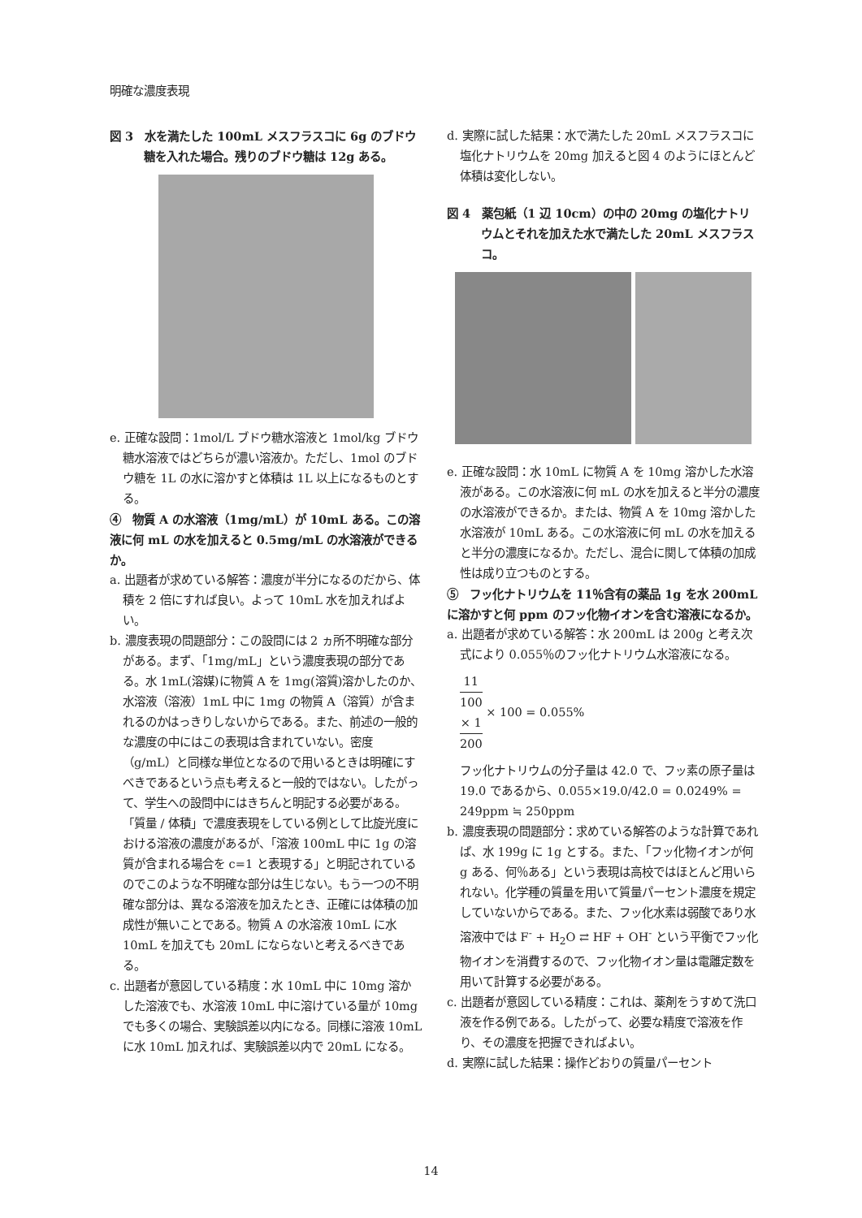明確な濃度表現
図 3　水を満たした 100mL メスフラスコに 6g のブドウ糖を入れた場合。残りのブドウ糖は 12g ある。
e. 正確な設問：1mol/L ブドウ糖水溶液と 1mol/kg ブドウ糖水溶液ではどちらが濃い溶液か。ただし、1mol のブドウ糖を 1L の水に溶かすと体積は 1L 以上になるものとする。
④　物質 A の水溶液（1mg/mL）が 10mL ある。この溶液に何 mL の水を加えると 0.5mg/mL の水溶液ができるか。
a. 出題者が求めている解答：濃度が半分になるのだから、体積を 2 倍にすれば良い。よって 10mL 水を加えればよい。
b. 濃度表現の問題部分：この設問には 2 ヵ所不明確な部分がある。まず、「1mg/mL」という濃度表現の部分である。水 1mL(溶媒)に物質 A を 1mg(溶質)溶かしたのか、水溶液（溶液）1mL 中に 1mg の物質 A（溶質）が含まれるのかはっきりしないからである。また、前述の一般的な濃度の中にはこの表現は含まれていない。密度（g/mL）と同様な単位となるので用いるときは明確にすべきであるという点も考えると一般的ではない。したがって、学生への設問中にはきちんと明記する必要がある。「質量 / 体積」で濃度表現をしている例として比旋光度における溶液の濃度があるが、「溶液 100mL 中に 1g の溶質が含まれる場合を c=1 と表現する」と明記されているのでこのような不明確な部分は生じない。もう一つの不明確な部分は、異なる溶液を加えたとき、正確には体積の加成性が無いことである。物質 A の水溶液 10mL に水 10mL を加えても 20mL にならないと考えるべきである。
c. 出題者が意図している精度：水 10mL 中に 10mg 溶かした溶液でも、水溶液 10mL 中に溶けている量が 10mg でも多くの場合、実験誤差以内になる。同様に溶液 10mL に水 10mL 加えれば、実験誤差以内で 20mL になる。
d. 実際に試した結果：水で満たした 20mL メスフラスコに塩化ナトリウムを 20mg 加えると図 4 のようにほとんど体積は変化しない。
図 4　薬包紙（1 辺 10cm）の中の 20mg の塩化ナトリウムとそれを加えた水で満たした 20mL メスフラスコ。
e. 正確な設問：水 10mL に物質 A を 10mg 溶かした水溶液がある。この水溶液に何 mL の水を加えると半分の濃度の水溶液ができるか。または、物質 A を 10mg 溶かした水溶液が 10mL ある。この水溶液に何 mL の水を加えると半分の濃度になるか。ただし、混合に関して体積の加成性は成り立つものとする。
⑤　フッ化ナトリウムを 11％含有の薬品 1g を水 200mL に溶かすと何 ppm のフッ化物イオンを含む溶液になるか。
a. 出題者が求めている解答：水 200mL は 200g と考え次式により 0.055％のフッ化ナトリウム水溶液になる。
11
100
× 1 200 × 100 = 0.055%
フッ化ナトリウムの分子量は 42.0 で、フッ素の原子量は 19.0 であるから、0.055×19.0/42.0 = 0.0249% = 249ppm ≒ 250ppm
b. 濃度表現の問題部分：求めている解答のような計算であれば、水 199g に 1g とする。また、「フッ化物イオンが何 g ある、何％ある」という表現は高校ではほとんど用いられない。化学種の質量を用いて質量パーセント濃度を規定していないからである。また、フッ化水素は弱酸であり水溶液中では F<sup>-</sup> + H<sub>2</sub>O ⇄ HF + OH<sup>-</sup> という平衡でフッ化物イオンを消費するので、フッ化物イオン量は電離定数を用いて計算する必要がある。
c. 出題者が意図している精度：これは、薬剤をうすめて洗口液を作る例である。したがって、必要な精度で溶液を作り、その濃度を把握できればよい。
d. 実際に試した結果：操作どおりの質量パーセント
14